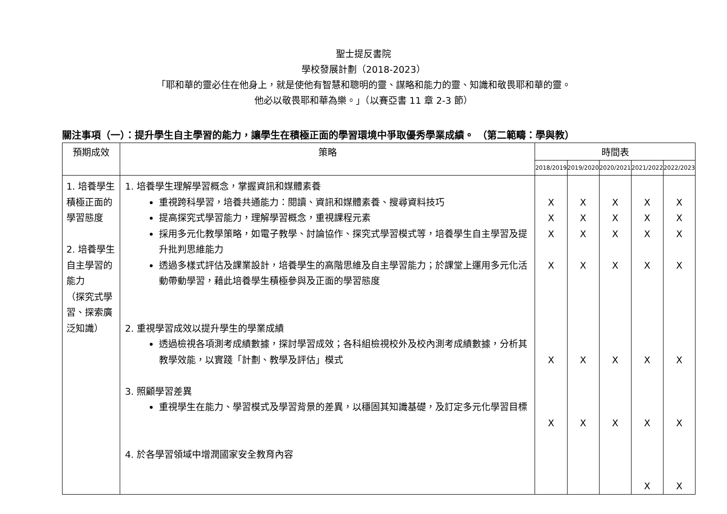聖士提反書院
學校發展計劃（2018-2023）
「耶和華的靈必住在他身上，就是使他有智慧和聰明的靈、謀略和能力的靈、知識和敬畏耶和華的靈。
他必以敬畏耶和華為樂。」（以賽亞書 11 章 2-3 節）
關注事項（一）：提升學生自主學習的能力，讓學生在積極正面的學習環境中爭取優秀學業成績。 （第二範疇：學與教）
| 預期成效 | 策略 | 時間表 | | | | |
| --- | --- | --- | --- | --- | --- | --- |
| | | 2018/2019 | 2019/2020 | 2020/2021 | 2021/2022 | 2022/2023 |
| 1. 培養學生積極正面的學習態度 2. 培養學生自主學習的能力 （探究式學習、探索廣泛知識） | 1. 培養學生理解學習概念，掌握資訊和媒體素養 重視跨科學習，培養共通能力：閱讀、資訊和媒體素養、搜尋資料技巧 提高探究式學習能力，理解學習概念，重視課程元素 採用多元化教學策略，如電子教學、討論協作、探究式學習模式等，培養學生自主學習及提升批判思維能力 透過多樣式評估及課業設計，培養學生的高階思維及自主學習能力；於課堂上運用多元化活動帶動學習，藉此培養學生積極參與及正面的學習態度 2. 重視學習成效以提升學生的學業成績 透過檢視各項測考成績數據，探討學習成效；各科組檢視校外及校內測考成績數據，分析其教學效能，以實踐「計劃、教學及評估」模式 3. 照顧學習差異 重視學生在能力、學習模式及學習背景的差異，以穩固其知識基礎，及訂定多元化學習目標 4. 於各學習領域中增潤國家安全教育內容 | X X X X X X | X X X X X X | X X X X X X | X X X X X X X | X X X X X X X |